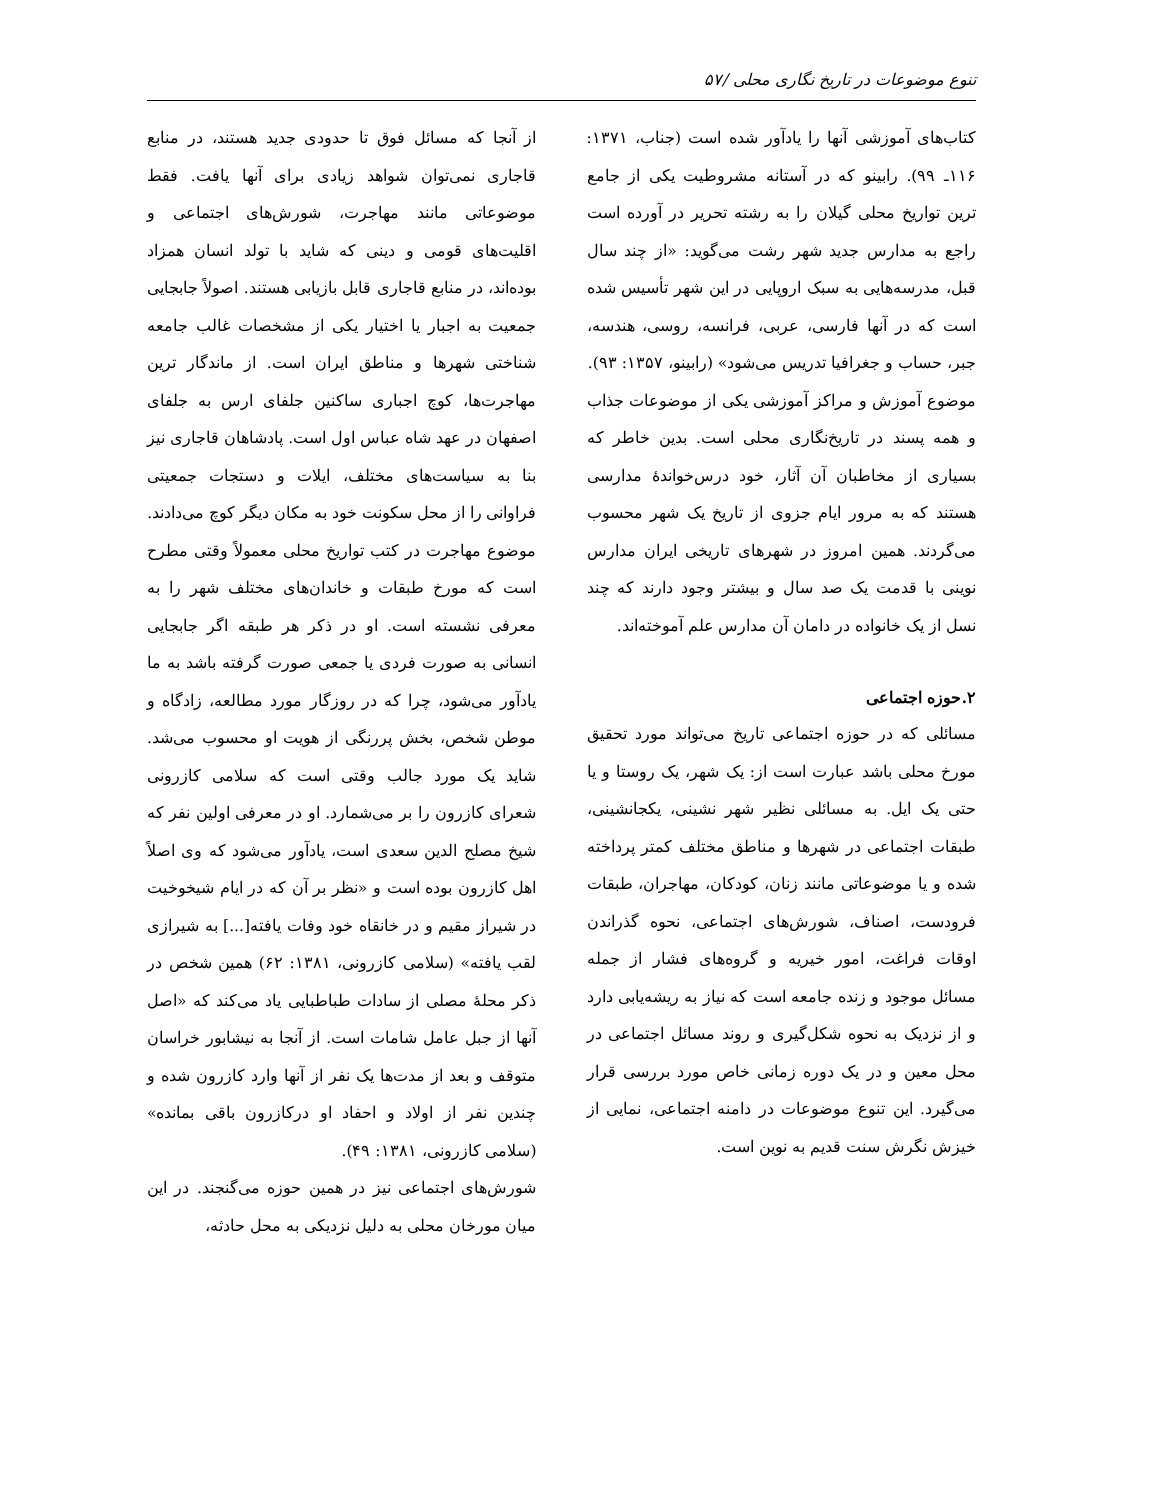تنوع موضوعات در تاریخ نگاری محلی /۵۷
کتاب‌های آموزشی آنها را یادآور شده است (جناب، ۱۳۷۱: ۱۱۶ـ ۹۹). رابینو که در آستانه مشروطیت یکی از جامع ترین تواریخ محلی گیلان را به رشته تحریر در آورده است راجع به مدارس جدید شهر رشت می‌گوید: «از چند سال قبل، مدرسه‌هایی به سبک اروپایی در این شهر تأسیس شده است که در آنها فارسی، عربی، فرانسه، روسی، هندسه، جبر، حساب و جغرافیا تدریس می‌شود» (رابینو، ۱۳۵۷: ۹۳).
موضوع آموزش و مراکز آموزشی یکی از موضوعات جذاب و همه پسند در تاریخ‌نگاری محلی است. بدین خاطر که بسیاری از مخاطبان آن آثار، خود درس‌خواندۀ مدارسی هستند که به مرور ایام جزوی از تاریخ یک شهر محسوب می‌گردند. همین امروز در شهرهای تاریخی ایران مدارس نوینی با قدمت یک صد سال و بیشتر وجود دارند که چند نسل از یک خانواده در دامان آن مدارس علم آموخته‌اند.
۲.حوزه اجتماعی
مسائلی که در حوزه اجتماعی تاریخ می‌تواند مورد تحقیق مورخ محلی باشد عبارت است از: یک شهر، یک روستا و یا حتی یک ایل. به مسائلی نظیر شهر نشینی، یکجانشینی، طبقات اجتماعی در شهرها و مناطق مختلف کمتر پرداخته شده و یا موضوعاتی مانند زنان، کودکان، مهاجران، طبقات فرودست، اصناف، شورش‌های اجتماعی، نحوه گذراندن اوقات فراغت، امور خیریه و گروه‌های فشار از جمله مسائل موجود و زنده جامعه است که نیاز به ریشه‌یابی دارد و از نزدیک به نحوه شکل‌گیری و روند مسائل اجتماعی در محل معین و در یک دوره زمانی خاص مورد بررسی قرار می‌گیرد. این تنوع موضوعات در دامنه اجتماعی، نمایی از خیزش نگرش سنت قدیم به نوین است.
از آنجا که مسائل فوق تا حدودی جدید هستند، در منابع قاجاری نمی‌توان شواهد زیادی برای آنها یافت. فقط موضوعاتی مانند مهاجرت، شورش‌های اجتماعی و اقلیت‌های قومی و دینی که شاید با تولد انسان همزاد بوده‌اند، در منابع قاجاری قابل بازیابی هستند. اصولاً جابجایی جمعیت به اجبار یا اختیار یکی از مشخصات غالب جامعه شناختی شهرها و مناطق ایران است. از ماندگار ترین مهاجرت‌ها، کوچ اجباری ساکنین جلفای ارس به جلفای اصفهان در عهد شاه عباس اول است. پادشاهان قاجاری نیز بنا به سیاست‌های مختلف، ایلات و دستجات جمعیتی فراوانی را از محل سکونت خود به مکان دیگر کوچ می‌دادند.
موضوع مهاجرت در کتب تواریخ محلی معمولاً وقتی مطرح است که مورخ طبقات و خاندان‌های مختلف شهر را به معرفی نشسته است. او در ذکر هر طبقه اگر جابجایی انسانی به صورت فردی یا جمعی صورت گرفته باشد به ما یادآور می‌شود، چرا که در روزگار مورد مطالعه، زادگاه و موطن شخص، بخش پررنگی از هویت او محسوب می‌شد. شاید یک مورد جالب وقتی است که سلامی کازرونی شعرای کازرون را بر می‌شمارد. او در معرفی اولین نفر که شیخ مصلح الدین سعدی است، یادآور می‌شود که وی اصلاً اهل کازرون بوده است و «نظر بر آن که در ایام شیخوخیت در شیراز مقیم و در خانقاه خود وفات یافته[...] به شیرازی لقب یافته» (سلامی کازرونی، ۱۳۸۱: ۶۲) همین شخص در ذکر محلۀ مصلی از سادات طباطبایی یاد می‌کند که «اصل آنها از جبل عامل شامات است. از آنجا به نیشابور خراسان متوقف و بعد از مدت‌ها یک نفر از آنها وارد کازرون شده و چندین نفر از اولاد و احفاد او درکازرون باقی بمانده» (سلامی کازرونی، ۱۳۸۱: ۴۹).
شورش‌های اجتماعی نیز در همین حوزه می‌گنجند. در این میان مورخان محلی به دلیل نزدیکی به محل حادثه،